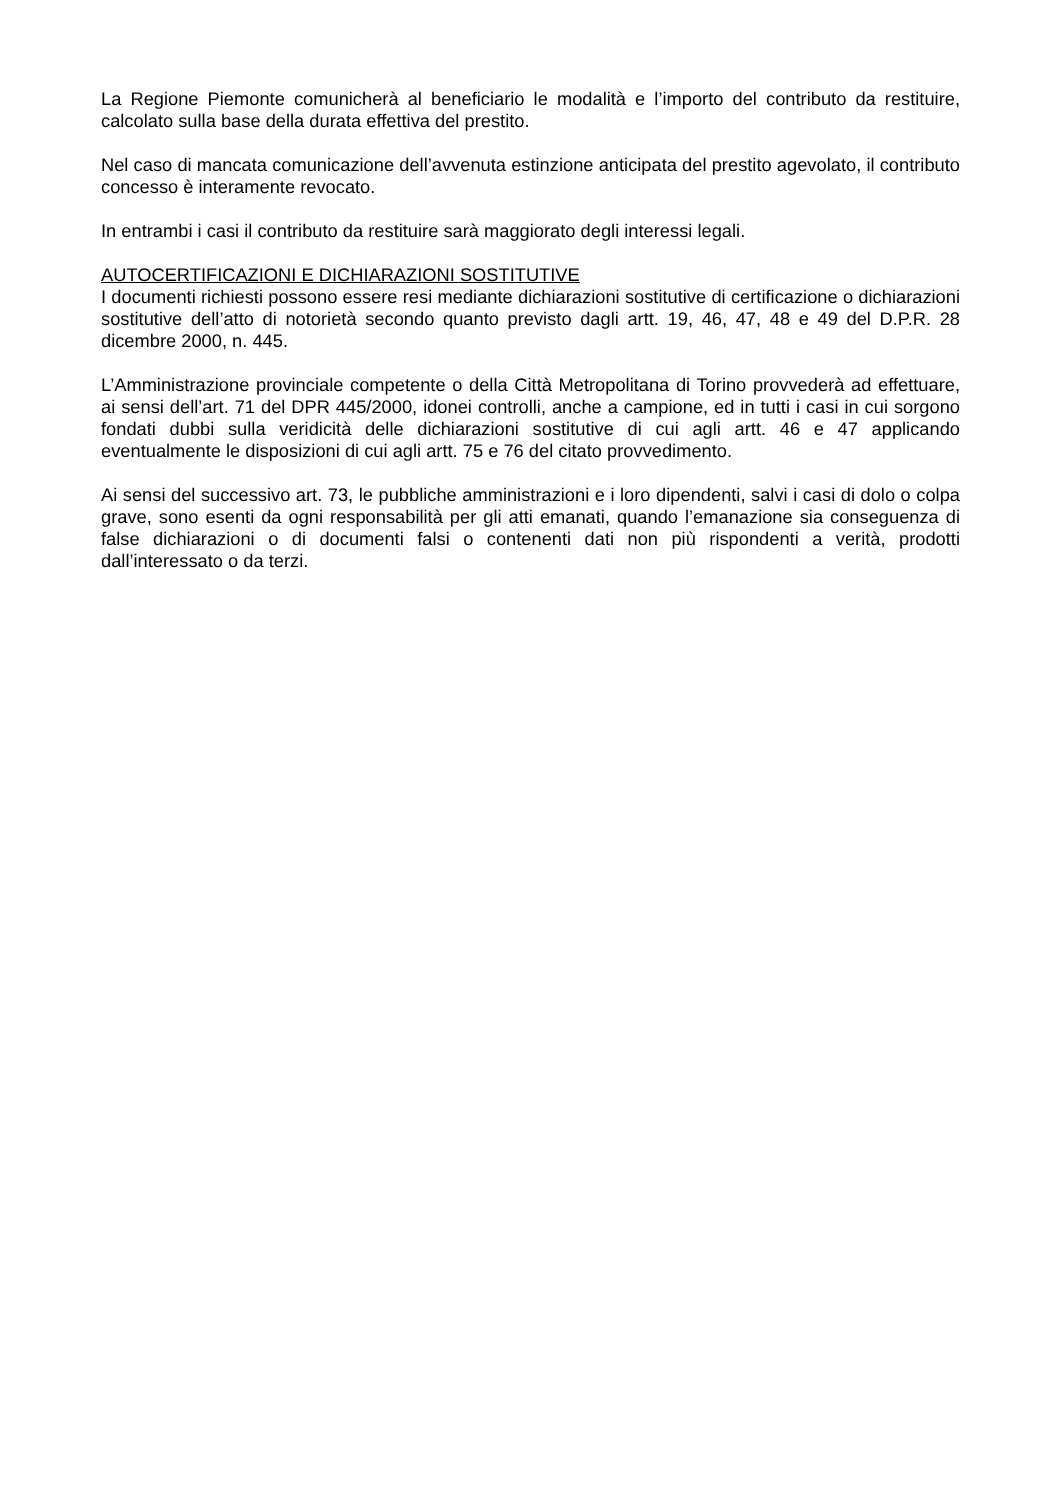La Regione Piemonte comunicherà al beneficiario le modalità e l’importo del contributo da restituire, calcolato sulla base della durata effettiva del prestito.
Nel caso di mancata comunicazione dell’avvenuta estinzione anticipata del prestito agevolato, il contributo concesso è interamente revocato.
In entrambi i casi il contributo da restituire sarà maggiorato degli interessi legali.
AUTOCERTIFICAZIONI E DICHIARAZIONI SOSTITUTIVE
I documenti richiesti possono essere resi mediante dichiarazioni sostitutive di certificazione o dichiarazioni sostitutive dell’atto di notorietà secondo quanto previsto dagli artt. 19, 46, 47, 48 e 49 del D.P.R. 28 dicembre 2000, n. 445.
L’Amministrazione provinciale competente o della Città Metropolitana di Torino provvederà ad effettuare, ai sensi dell’art. 71 del DPR 445/2000, idonei controlli, anche a campione, ed in tutti i casi in cui sorgono fondati dubbi sulla veridicità delle dichiarazioni sostitutive di cui agli artt. 46 e 47 applicando eventualmente le disposizioni di cui agli artt. 75 e 76 del citato provvedimento.
Ai sensi del successivo art. 73, le pubbliche amministrazioni e i loro dipendenti, salvi i casi di dolo o colpa grave, sono esenti da ogni responsabilità per gli atti emanati, quando l’emanazione sia conseguenza di false dichiarazioni o di documenti falsi o contenenti dati non più rispondenti a verità, prodotti dall’interessato o da terzi.